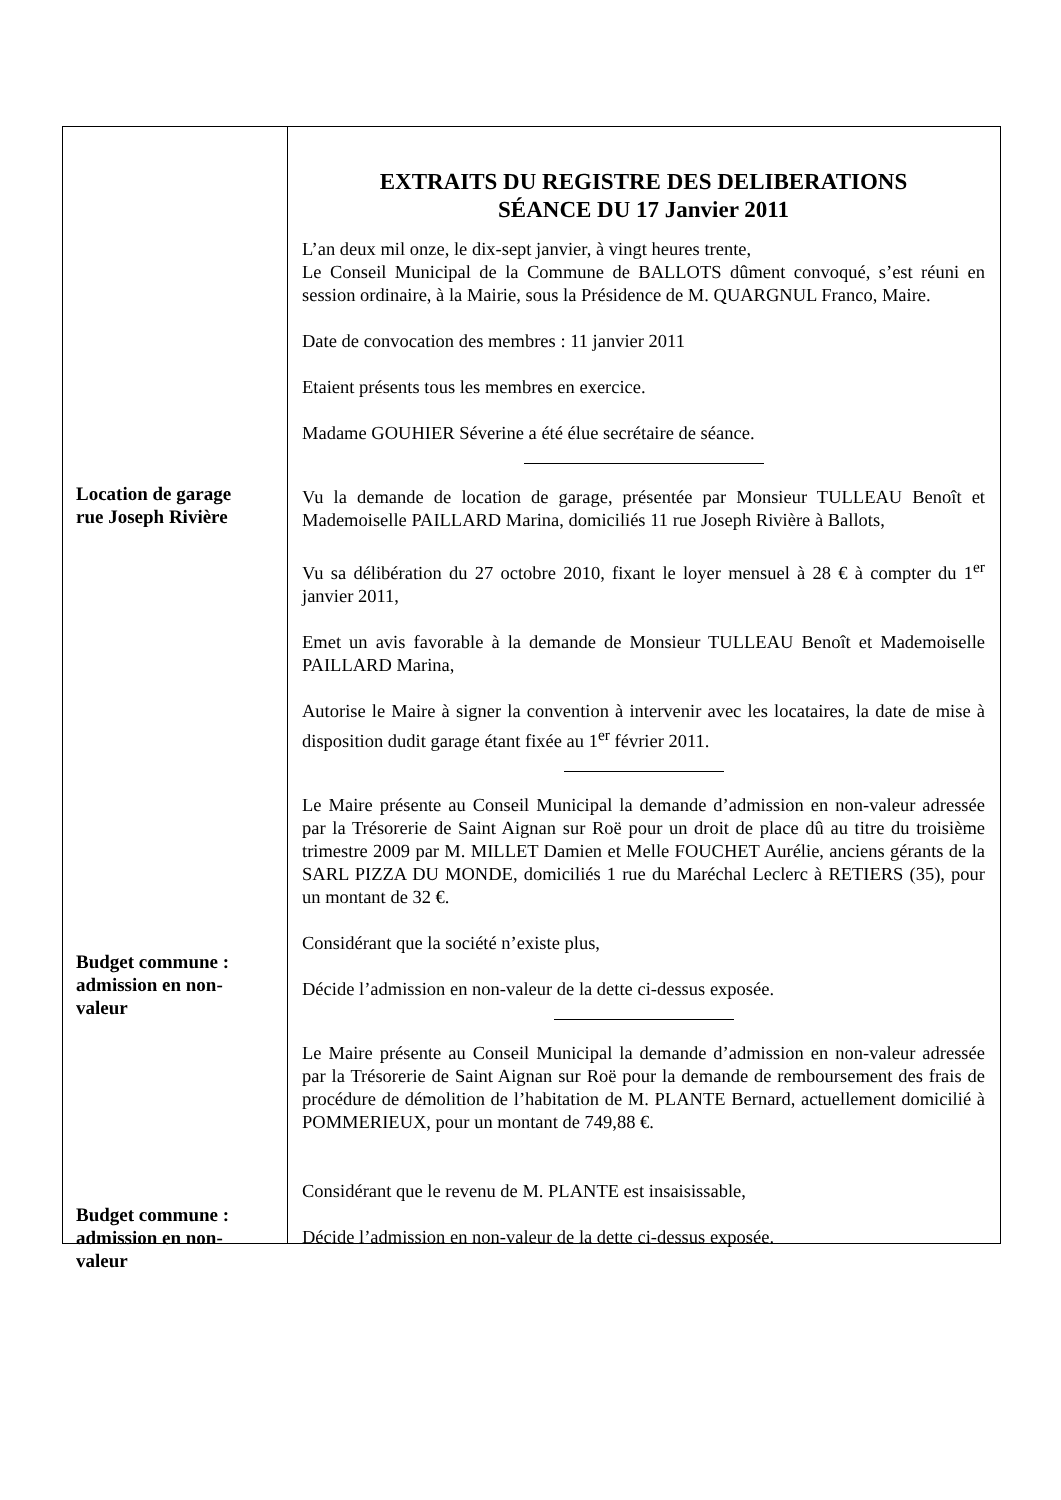Location de garage
rue Joseph Rivière
Budget commune :
admission en non-
valeur
Budget commune :
admission en non-
valeur
EXTRAITS DU REGISTRE DES DELIBERATIONS
SÉANCE DU 17 Janvier 2011
L’an deux mil onze, le dix-sept janvier, à vingt heures trente,
Le Conseil Municipal de la Commune de BALLOTS dûment convoqué, s’est réuni en session ordinaire, à la Mairie, sous la Présidence de M. QUARGNUL Franco, Maire.
Date de convocation des membres : 11 janvier 2011
Etaient présents tous les membres en exercice.
Madame GOUHIER Séverine a été élue secrétaire de séance.
Vu la demande de location de garage, présentée par Monsieur TULLEAU Benoît et Mademoiselle PAILLARD Marina, domiciliés 11 rue Joseph Rivière à Ballots,
Vu sa délibération du 27 octobre 2010, fixant le loyer mensuel à 28 € à compter du 1<sup>er</sup> janvier 2011,
Emet un avis favorable à la demande de Monsieur TULLEAU Benoît et Mademoiselle PAILLARD Marina,
Autorise le Maire à signer la convention à intervenir avec les locataires, la date de mise à disposition dudit garage étant fixée au 1<sup>er</sup> février 2011.
Le Maire présente au Conseil Municipal la demande d’admission en non-valeur adressée par la Trésorerie de Saint Aignan sur Roë pour un droit de place dû au titre du troisième trimestre 2009 par M. MILLET Damien et Melle FOUCHET Aurélie, anciens gérants de la SARL PIZZA DU MONDE, domiciliés 1 rue du Maréchal Leclerc à RETIERS (35), pour un montant de 32 €.
Considérant que la société n’existe plus,
Décide l’admission en non-valeur de la dette ci-dessus exposée.
Le Maire présente au Conseil Municipal la demande d’admission en non-valeur adressée par la Trésorerie de Saint Aignan sur Roë pour la demande de remboursement des frais de procédure de démolition de l’habitation de M. PLANTE Bernard, actuellement domicilié à POMMERIEUX, pour un montant de 749,88 €.
Considérant que le revenu de M. PLANTE est insaisissable,
Décide l’admission en non-valeur de la dette ci-dessus exposée.